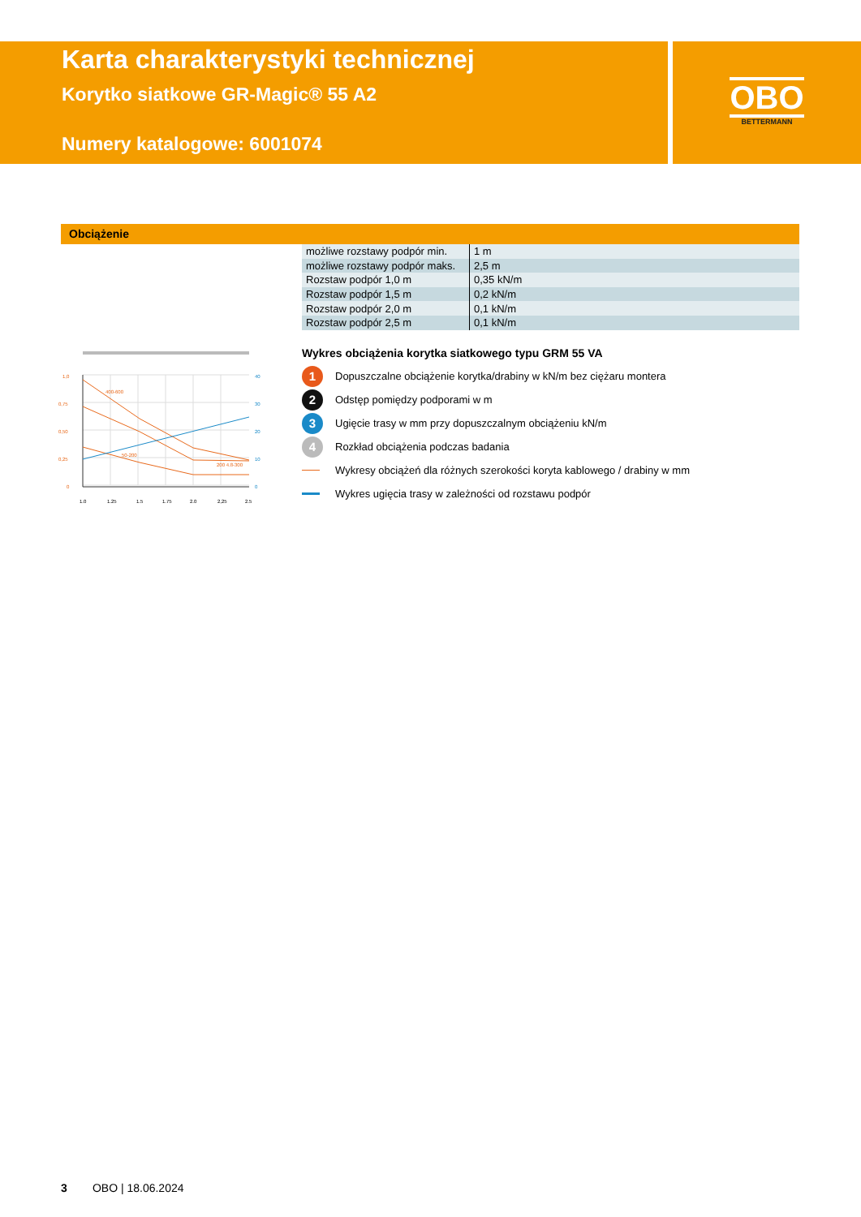Karta charakterystyki technicznej
Korytko siatkowe GR-Magic® 55 A2
Numery katalogowe: 6001074
OBO
BETTERMANN
Obciążenie
| możliwe rozstawy podpór min. | 1 m |
| możliwe rozstawy podpór maks. | 2,5 m |
| Rozstaw podpór 1,0 m | 0,35 kN/m |
| Rozstaw podpór 1,5 m | 0,2 kN/m |
| Rozstaw podpór 2,0 m | 0,1 kN/m |
| Rozstaw podpór 2,5 m | 0,1 kN/m |
400-600
50-200
200 4.8-300
1,0
0,75
0,50
0,25
0
1.0
1.25
1.5
1.75
2.0
2,25
2.5
40
30
20
10
0
Wykres obciążenia korytka siatkowego typu GRM 55 VA
1 Dopuszczalne obciążenie korytka/drabiny w kN/m bez ciężaru montera
2 Odstęp pomiędzy podporami w m
3 Ugięcie trasy w mm przy dopuszczalnym obciążeniu kN/m
4 Rozkład obciążenia podczas badania
Wykresy obciążeń dla różnych szerokości koryta kablowego / drabiny w mm
Wykres ugięcia trasy w zależności od rozstawu podpór
3 OBO | 18.06.2024